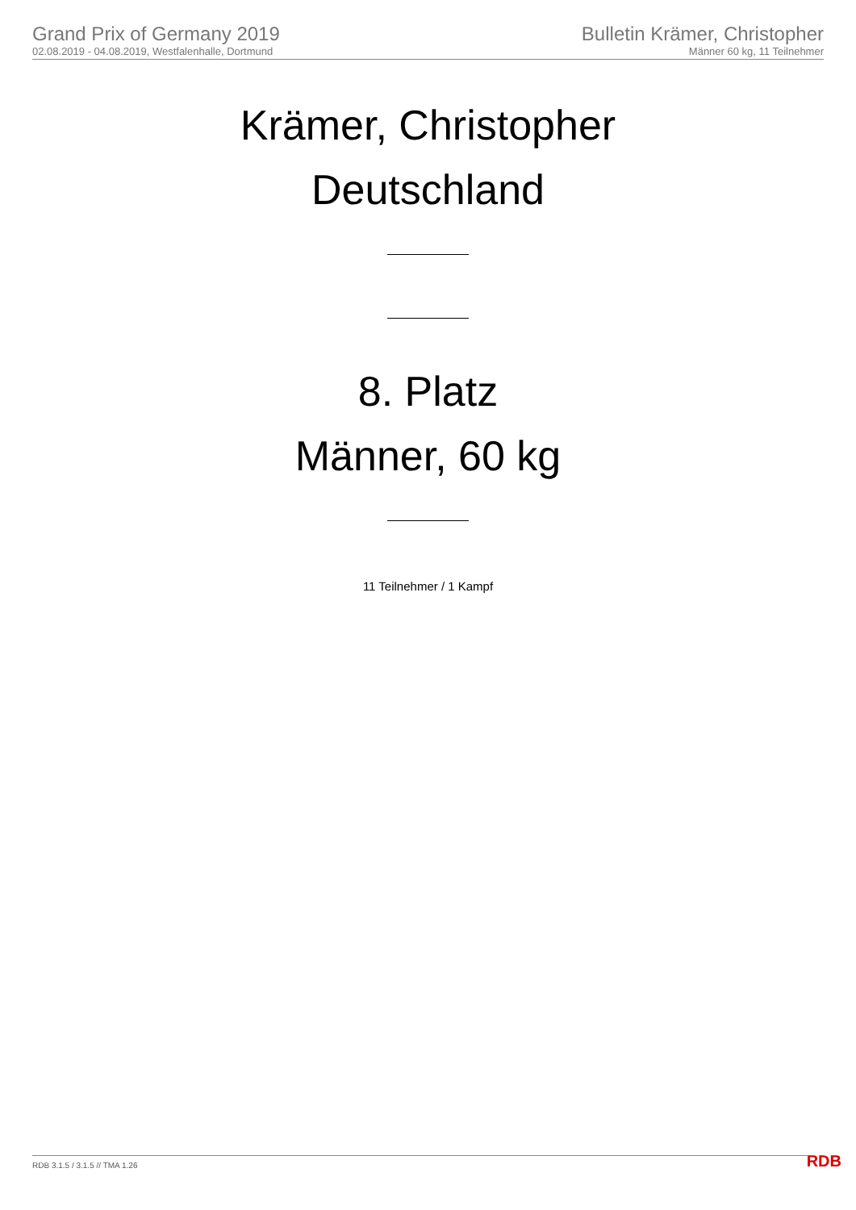Grand Prix of Germany 2019
02.08.2019 - 04.08.2019, Westfalenhalle, Dortmund
Bulletin Krämer, Christopher
Männer 60 kg, 11 Teilnehmer
Krämer, Christopher
Deutschland
8. Platz
Männer, 60 kg
11 Teilnehmer / 1 Kampf
RDB 3.1.5 / 3.1.5 // TMA 1.26 RDB